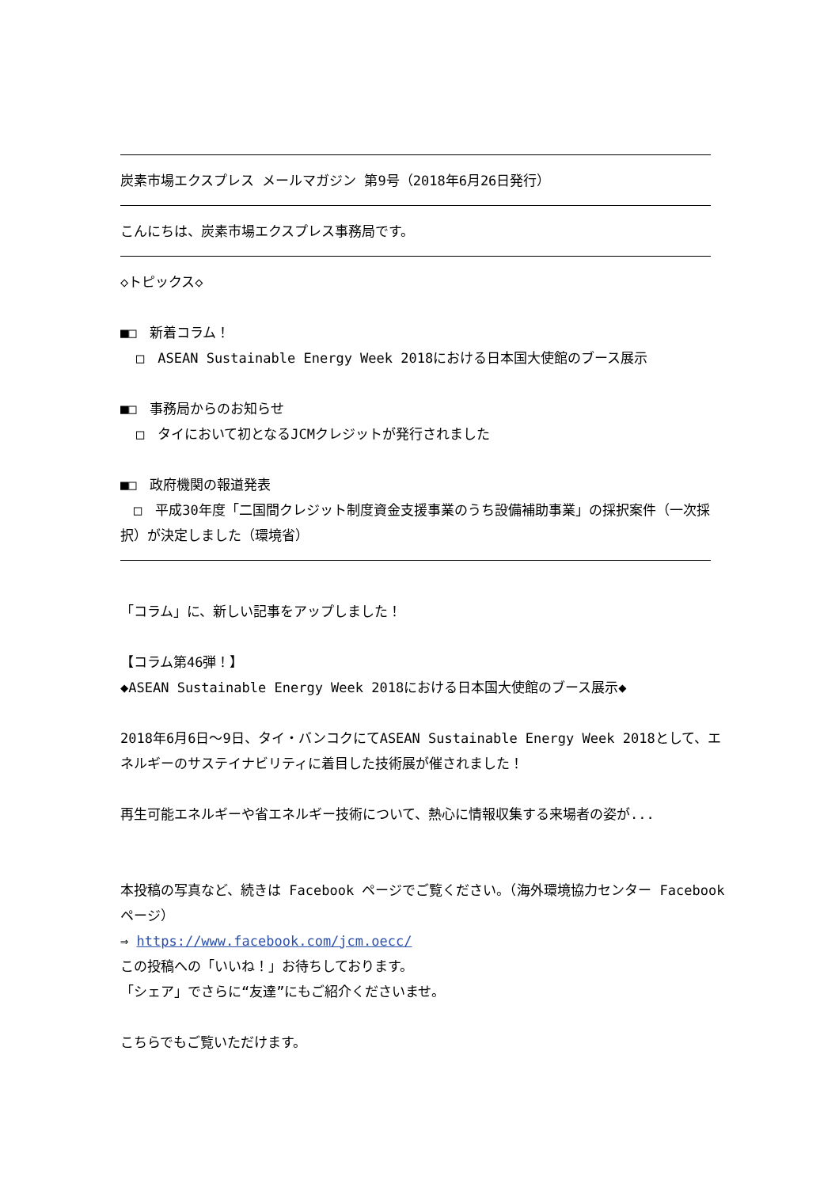炭素市場エクスプレス メールマガジン 第9号（2018年6月26日発行）
こんにちは、炭素市場エクスプレス事務局です。
◇トピックス◇
■□　新着コラム！
□　ASEAN Sustainable Energy Week 2018における日本国大使館のブース展示
■□　事務局からのお知らせ
□　タイにおいて初となるJCMクレジットが発行されました
■□　政府機関の報道発表
　□　平成30年度「二国間クレジット制度資金支援事業のうち設備補助事業」の採択案件（一次採択）が決定しました（環境省）
「コラム」に、新しい記事をアップしました！
【コラム第46弾！】
◆ASEAN Sustainable Energy Week 2018における日本国大使館のブース展示◆
2018年6月6日～9日、タイ・バンコクにてASEAN Sustainable Energy Week 2018として、エネルギーのサステイナビリティに着目した技術展が催されました！
再生可能エネルギーや省エネルギー技術について、熱心に情報収集する来場者の姿が...
本投稿の写真など、続きは Facebook ページでご覧ください。（海外環境協力センター Facebookページ）
⇒ https://www.facebook.com/jcm.oecc/
この投稿への「いいね！」お待ちしております。
「シェア」でさらに“友達”にもご紹介くださいませ。
こちらでもご覧いただけます。